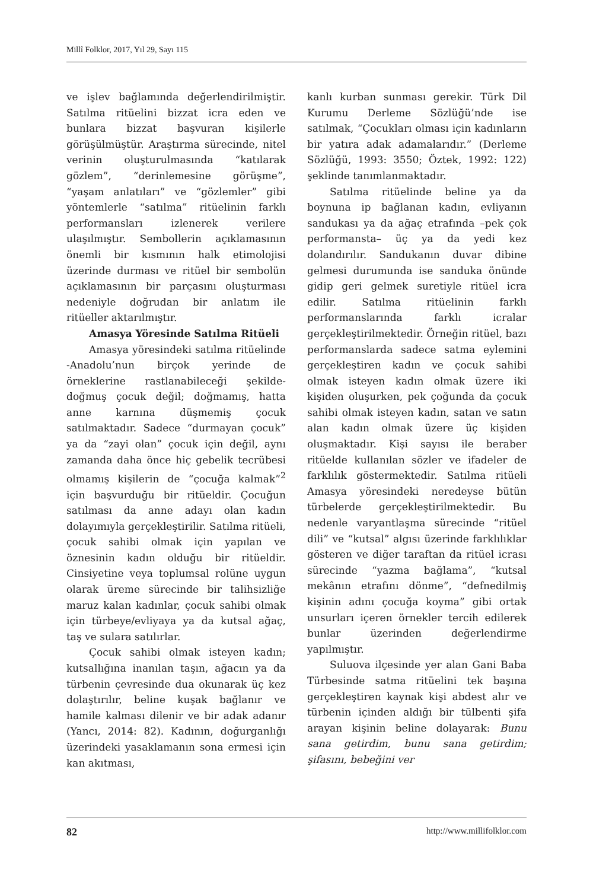Millî Folklor, 2017, Yıl 29, Sayı 115
ve işlev bağlamında değerlendirilmiştir. Satılma ritüelini bizzat icra eden ve bunlara bizzat başvuran kişilerle görüşülmüştür. Araştırma sürecinde, nitel verinin oluşturulmasında “katılarak gözlem”, “derinlemesine görüşme”, “yaşam anlatıları” ve “gözlemler” gibi yöntemlerle “satılma” ritüelinin farklı performansları izlenerek verilere ulaşılmıştır. Sembollerin açıklamasının önemli bir kısmının halk etimolojisi üzerinde durması ve ritüel bir sembolün açıklamasının bir parçasını oluşturması nedeniyle doğrudan bir anlatım ile ritüeller aktarılmıştır.
Amasya Yöresinde Satılma Ritüeli
Amasya yöresindeki satılma ritüelinde -Anadolu’nun birçok yerinde de örneklerine rastlanabileceği şekilde- doğmuş çocuk değil; doğmamış, hatta anne karnına düşmemiş çocuk satılmaktadır. Sadece “durmayan çocuk” ya da “zayi olan” çocuk için değil, aynı zamanda daha önce hiç gebelik tecrübesi olmamış kişilerin de “çocuğa kalmak”<sup>2</sup> için başvurduğu bir ritüeldir. Çocuğun satılması da anne adayı olan kadın dolayımıyla gerçekleştirilir. Satılma ritüeli, çocuk sahibi olmak için yapılan ve öznesinin kadın olduğu bir ritüeldir. Cinsiyetine veya toplumsal rolüne uygun olarak üreme sürecinde bir talihsizliğe maruz kalan kadınlar, çocuk sahibi olmak için türbeye/evliyaya ya da kutsal ağaç, taş ve sulara satılırlar.
Çocuk sahibi olmak isteyen kadın; kutsallığına inanılan taşın, ağacın ya da türbenin çevresinde dua okunarak üç kez dolaştırılır, beline kuşak bağlanır ve hamile kalması dilenir ve bir adak adanır (Yancı, 2014: 82). Kadının, doğurganlığı üzerindeki yasaklamanın sona ermesi için kan akıtması,
kanlı kurban sunması gerekir. Türk Dil Kurumu Derleme Sözlüğü’nde ise satılmak, “Çocukları olması için kadınların bir yatıra adak adamalarıdır.” (Derleme Sözlüğü, 1993: 3550; Öztek, 1992: 122) şeklinde tanımlanmaktadır.
Satılma ritüelinde beline ya da boynuna ip bağlanan kadın, evliyanın sandukası ya da ağaç etrafında –pek çok performansta– üç ya da yedi kez dolandırılır. Sandukanın duvar dibine gelmesi durumunda ise sanduka önünde gidip geri gelmek suretiyle ritüel icra edilir. Satılma ritüelinin farklı performanslarında farklı icralar gerçekleştirilmektedir. Örneğin ritüel, bazı performanslarda sadece satma eylemini gerçekleştiren kadın ve çocuk sahibi olmak isteyen kadın olmak üzere iki kişiden oluşurken, pek çoğunda da çocuk sahibi olmak isteyen kadın, satan ve satın alan kadın olmak üzere üç kişiden oluşmaktadır. Kişi sayısı ile beraber ritüelde kullanılan sözler ve ifadeler de farklılık göstermektedir. Satılma ritüeli Amasya yöresindeki neredeyse bütün türbelerde gerçekleştirilmektedir. Bu nedenle varyantlaşma sürecinde “ritüel dili” ve “kutsal” algısı üzerinde farklılıklar gösteren ve diğer taraftan da ritüel icrası sürecinde “yazma bağlama”, “kutsal mekânın etrafını dönme”, “defnedilmiş kişinin adını çocuğa koyma” gibi ortak unsurları içeren örnekler tercih edilerek bunlar üzerinden değerlendirme yapılmıştır.
Suluova ilçesinde yer alan Gani Baba Türbesinde satma ritüelini tek başına gerçekleştiren kaynak kişi abdest alır ve türbenin içinden aldığı bir tülbenti şifa arayan kişinin beline dolayarak: Bunu sana getirdim, bunu sana getirdim; şifasını, bebeğini ver
82 http://www.millifolklor.com